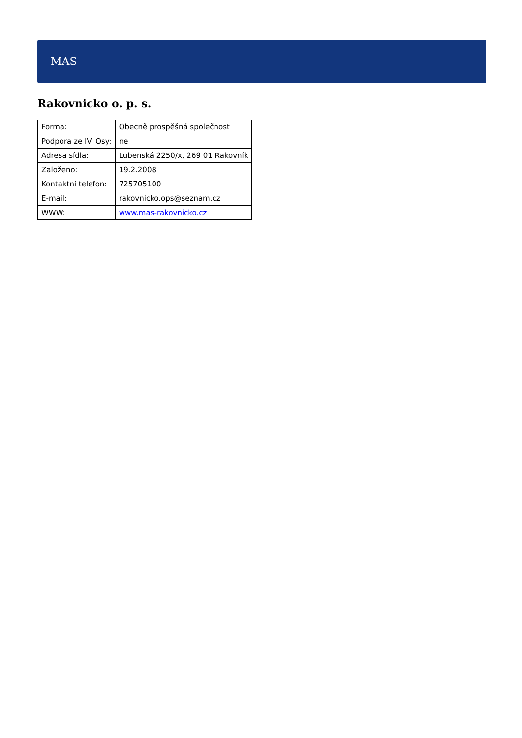MAS
Rakovnicko o. p. s.
| Forma: | Obecně prospěšná společnost |
| Podpora ze IV. Osy: | ne |
| Adresa sídla: | Lubenská 2250/x, 269 01 Rakovník |
| Založeno: | 19.2.2008 |
| Kontaktní telefon: | 725705100 |
| E-mail: | rakovnicko.ops@seznam.cz |
| WWW: | www.mas-rakovnicko.cz |